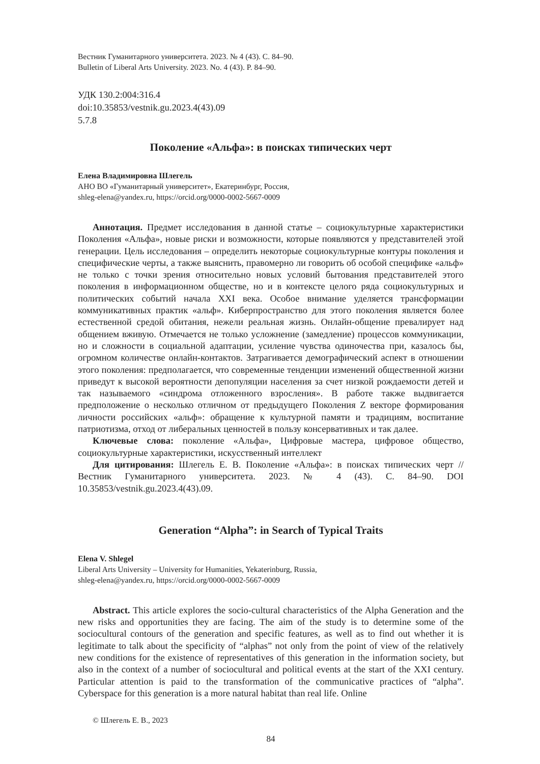Вестник Гуманитарного университета. 2023. № 4 (43). С. 84–90.
Bulletin of Liberal Arts University. 2023. No. 4 (43). P. 84–90.
УДК 130.2:004:316.4
doi:10.35853/vestnik.gu.2023.4(43).09
5.7.8
Поколение «Альфа»: в поисках типических черт
Елена Владимировна Шлегель
АНО ВО «Гуманитарный университет», Екатеринбург, Россия,
shleg-elena@yandex.ru, https://orcid.org/0000-0002-5667-0009
Аннотация. Предмет исследования в данной статье – социокультурные характеристики Поколения «Альфа», новые риски и возможности, которые появляются у представителей этой генерации. Цель исследования – определить некоторые социокультурные контуры поколения и специфические черты, а также выяснить, правомерно ли говорить об особой специфике «альф» не только с точки зрения относительно новых условий бытования представителей этого поколения в информационном обществе, но и в контексте целого ряда социокультурных и политических событий начала XXI века. Особое внимание уделяется трансформации коммуникативных практик «альф». Киберпространство для этого поколения является более естественной средой обитания, нежели реальная жизнь. Онлайн-общение превалирует над общением вживую. Отмечается не только усложнение (замедление) процессов коммуникации, но и сложности в социальной адаптации, усиление чувства одиночества при, казалось бы, огромном количестве онлайн-контактов. Затрагивается демографический аспект в отношении этого поколения: предполагается, что современные тенденции изменений общественной жизни приведут к высокой вероятности депопуляции населения за счет низкой рождаемости детей и так называемого «синдрома отложенного взросления». В работе также выдвигается предположение о несколько отличном от предыдущего Поколения Z векторе формирования личности российских «альф»: обращение к культурной памяти и традициям, воспитание патриотизма, отход от либеральных ценностей в пользу консервативных и так далее.
Ключевые слова: поколение «Альфа», Цифровые мастера, цифровое общество, социокультурные характеристики, искусственный интеллект
Для цитирования: Шлегель Е. В. Поколение «Альфа»: в поисках типических черт // Вестник Гуманитарного университета. 2023. № 4 (43). С. 84–90. DOI 10.35853/vestnik.gu.2023.4(43).09.
Generation “Alpha”: in Search of Typical Traits
Elena V. Shlegel
Liberal Arts University – University for Humanities, Yekaterinburg, Russia,
shleg-elena@yandex.ru, https://orcid.org/0000-0002-5667-0009
Abstract. This article explores the socio-cultural characteristics of the Alpha Generation and the new risks and opportunities they are facing. The aim of the study is to determine some of the sociocultural contours of the generation and specific features, as well as to find out whether it is legitimate to talk about the specificity of “alphas” not only from the point of view of the relatively new conditions for the existence of representatives of this generation in the information society, but also in the context of a number of sociocultural and political events at the start of the XXI century. Particular attention is paid to the transformation of the communicative practices of “alpha”. Cyberspace for this generation is a more natural habitat than real life. Online
© Шлегель Е. В., 2023
84